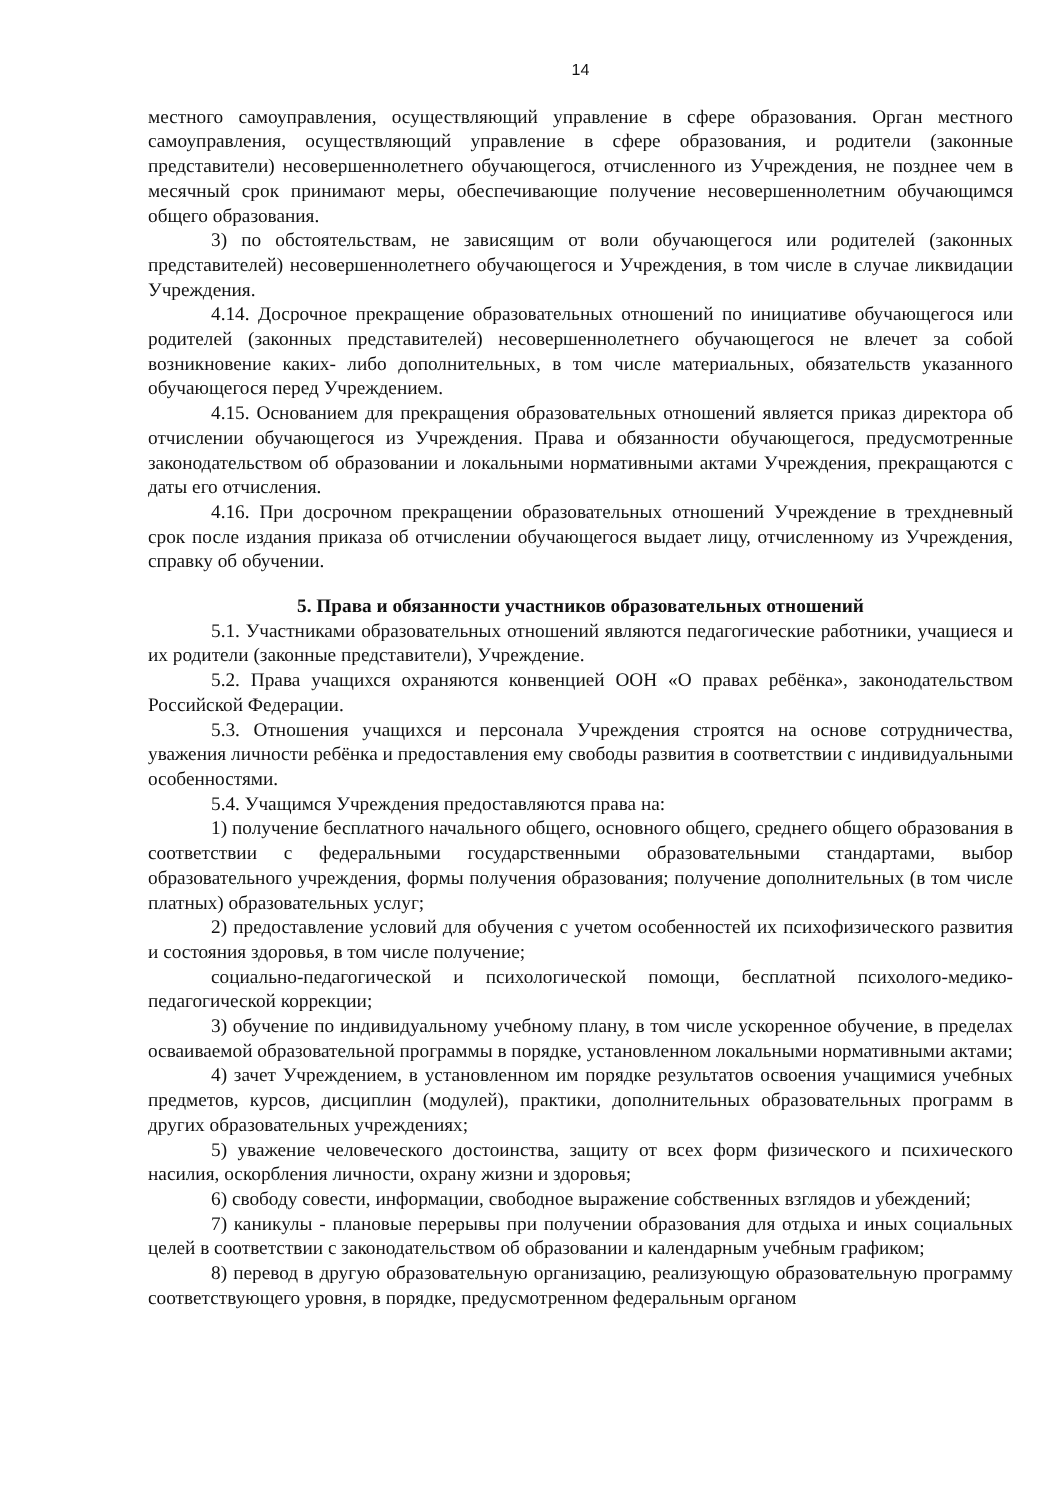14
местного самоуправления, осуществляющий управление в сфере образования. Орган местного самоуправления, осуществляющий управление в сфере образования, и родители (законные представители) несовершеннолетнего обучающегося, отчисленного из Учреждения, не позднее чем в месячный срок принимают меры, обеспечивающие получение несовершеннолетним обучающимся общего образования.
3) по обстоятельствам, не зависящим от воли обучающегося или родителей (законных представителей) несовершеннолетнего обучающегося и Учреждения, в том числе в случае ликвидации Учреждения.
4.14. Досрочное прекращение образовательных отношений по инициативе обучающегося или родителей (законных представителей) несовершеннолетнего обучающегося не влечет за собой возникновение каких- либо дополнительных, в том числе материальных, обязательств указанного обучающегося перед Учреждением.
4.15. Основанием для прекращения образовательных отношений является приказ директора об отчислении обучающегося из Учреждения. Права и обязанности обучающегося, предусмотренные законодательством об образовании и локальными нормативными актами Учреждения, прекращаются с даты его отчисления.
4.16. При досрочном прекращении образовательных отношений Учреждение в трехдневный срок после издания приказа об отчислении обучающегося выдает лицу, отчисленному из Учреждения, справку об обучении.
5. Права и обязанности участников образовательных отношений
5.1. Участниками образовательных отношений являются педагогические работники, учащиеся и их родители (законные представители), Учреждение.
5.2. Права учащихся охраняются конвенцией ООН «О правах ребёнка», законодательством Российской Федерации.
5.3. Отношения учащихся и персонала Учреждения строятся на основе сотрудничества, уважения личности ребёнка и предоставления ему свободы развития в соответствии с индивидуальными особенностями.
5.4. Учащимся Учреждения предоставляются права на:
1) получение бесплатного начального общего, основного общего, среднего общего образования в соответствии с федеральными государственными образовательными стандартами, выбор образовательного учреждения, формы получения образования; получение дополнительных (в том числе платных) образовательных услуг;
2) предоставление условий для обучения с учетом особенностей их психофизического развития и состояния здоровья, в том числе получение;
социально-педагогической и психологической помощи, бесплатной психолого-медико-педагогической коррекции;
3) обучение по индивидуальному учебному плану, в том числе ускоренное обучение, в пределах осваиваемой образовательной программы в порядке, установленном локальными нормативными актами;
4) зачет Учреждением, в установленном им порядке результатов освоения учащимися учебных предметов, курсов, дисциплин (модулей), практики, дополнительных образовательных программ в других образовательных учреждениях;
5) уважение человеческого достоинства, защиту от всех форм физического и психического насилия, оскорбления личности, охрану жизни и здоровья;
6) свободу совести, информации, свободное выражение собственных взглядов и убеждений;
7) каникулы - плановые перерывы при получении образования для отдыха и иных социальных целей в соответствии с законодательством об образовании и календарным учебным графиком;
8) перевод в другую образовательную организацию, реализующую образовательную программу соответствующего уровня, в порядке, предусмотренном федеральным органом